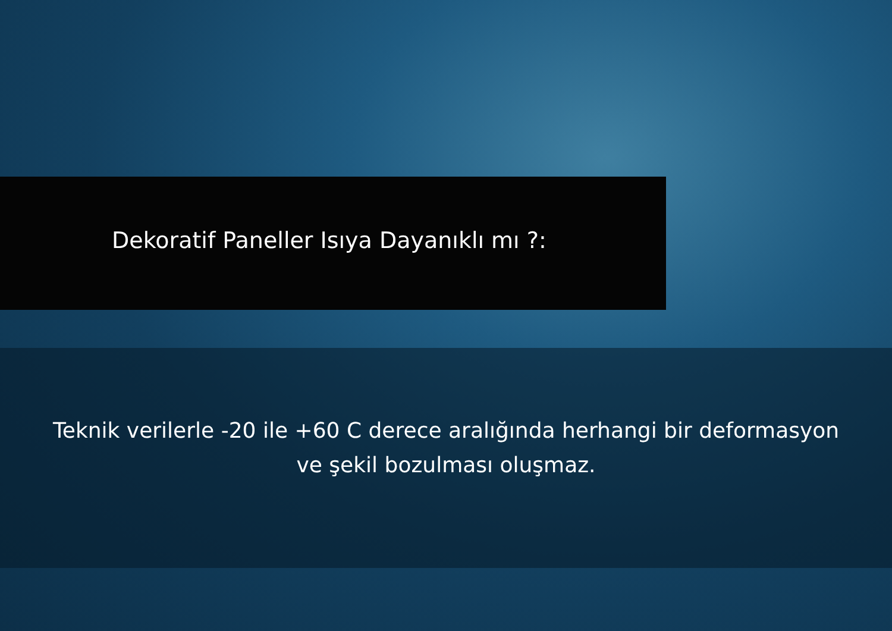Dekoratif Paneller Isıya Dayanıklı mı ?:
Teknik verilerle -20 ile +60 C derece aralığında herhangi bir deformasyon
ve şekil bozulması oluşmaz.